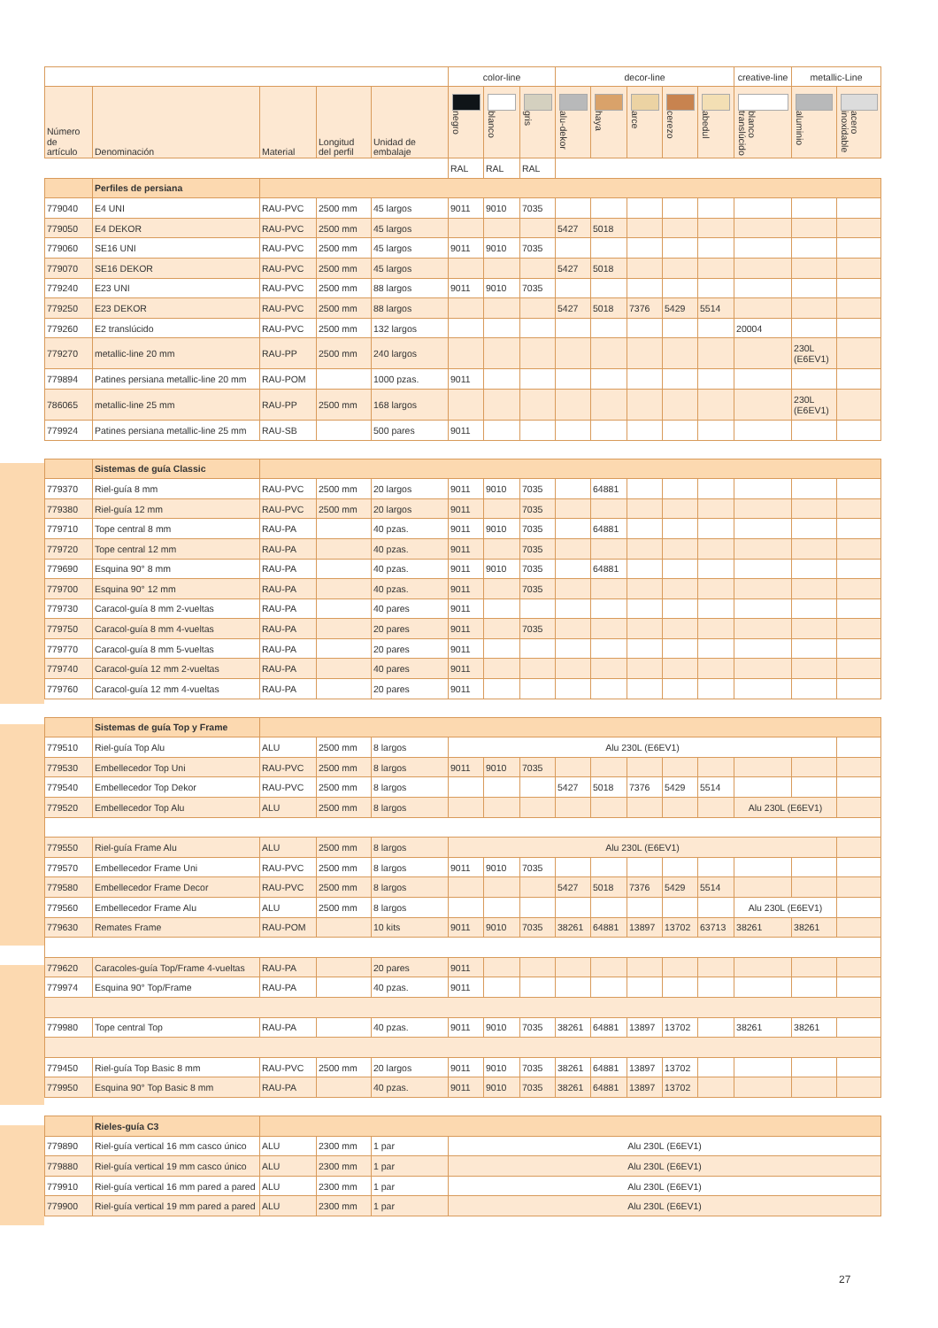| | | | | | color-line | | | decor-line | | | | | creative-line | metallic-Line | |
| --- | --- | --- | --- | --- | --- | --- | --- | --- | --- | --- | --- | --- | --- | --- | --- |
| Número de artículo | Denominación | Material | Longitud del perfil | Unidad de embalaje | negro | blanco | gris | alu-dekor | haya | arce | cerezo | abedul | blanco translúcido | aluminio | acero inoxidable |
| | | | | | RAL | RAL | RAL | | | | | | | | |
| | Perfiles de persiana | | | | | | | | | | | | | | |
| 779040 | E4 UNI | RAU-PVC | 2500 mm | 45 largos | 9011 | 9010 | 7035 | | | | | | | | |
| 779050 | E4 DEKOR | RAU-PVC | 2500 mm | 45 largos | | | | 5427 | 5018 | | | | | | |
| 779060 | SE16 UNI | RAU-PVC | 2500 mm | 45 largos | 9011 | 9010 | 7035 | | | | | | | | |
| 779070 | SE16 DEKOR | RAU-PVC | 2500 mm | 45 largos | | | | 5427 | 5018 | | | | | | |
| 779240 | E23 UNI | RAU-PVC | 2500 mm | 88 largos | 9011 | 9010 | 7035 | | | | | | | | |
| 779250 | E23 DEKOR | RAU-PVC | 2500 mm | 88 largos | | | | 5427 | 5018 | 7376 | 5429 | 5514 | | | |
| 779260 | E2 translúcido | RAU-PVC | 2500 mm | 132 largos | | | | | | | | | 20004 | | |
| 779270 | metallic-line 20 mm | RAU-PP | 2500 mm | 240 largos | | | | | | | | | | 230L (E6EV1) | |
| 779894 | Patines persiana metallic-line 20 mm | RAU-POM | | 1000 pzas. | 9011 | | | | | | | | | | |
| 786065 | metallic-line 25 mm | RAU-PP | 2500 mm | 168 largos | | | | | | | | | | 230L (E6EV1) | |
| 779924 | Patines persiana metallic-line 25 mm | RAU-SB | | 500 pares | 9011 | | | | | | | | | | |
| | Sistemas de guía Classic | | | | | | | | | | | | | | |
| 779370 | Riel-guía 8 mm | RAU-PVC | 2500 mm | 20 largos | 9011 | 9010 | 7035 | | 64881 | | | | | | |
| 779380 | Riel-guía 12 mm | RAU-PVC | 2500 mm | 20 largos | 9011 | | 7035 | | | | | | | | |
| 779710 | Tope central 8 mm | RAU-PA | | 40 pzas. | 9011 | 9010 | 7035 | | 64881 | | | | | | |
| 779720 | Tope central 12 mm | RAU-PA | | 40 pzas. | 9011 | | 7035 | | | | | | | | |
| 779690 | Esquina 90° 8 mm | RAU-PA | | 40 pzas. | 9011 | 9010 | 7035 | | 64881 | | | | | | |
| 779700 | Esquina 90° 12 mm | RAU-PA | | 40 pzas. | 9011 | | 7035 | | | | | | | | |
| 779730 | Caracol-guía 8 mm 2-vueltas | RAU-PA | | 40 pares | 9011 | | | | | | | | | | |
| 779750 | Caracol-guía 8 mm 4-vueltas | RAU-PA | | 20 pares | 9011 | | 7035 | | | | | | | | |
| 779770 | Caracol-guía 8 mm 5-vueltas | RAU-PA | | 20 pares | 9011 | | | | | | | | | | |
| 779740 | Caracol-guía 12 mm 2-vueltas | RAU-PA | | 40 pares | 9011 | | | | | | | | | | |
| 779760 | Caracol-guía 12 mm 4-vueltas | RAU-PA | | 20 pares | 9011 | | | | | | | | | | |
| | Sistemas de guía Top y Frame | | | | | | | | | | | | | | |
| 779510 | Riel-guía Top Alu | ALU | 2500 mm | 8 largos | Alu 230L (E6EV1) | | | | | | | | | | |
| 779530 | Embellecedor Top Uni | RAU-PVC | 2500 mm | 8 largos | 9011 | 9010 | 7035 | | | | | | | | |
| 779540 | Embellecedor Top Dekor | RAU-PVC | 2500 mm | 8 largos | | | | 5427 | 5018 | 7376 | 5429 | 5514 | | | |
| 779520 | Embellecedor Top Alu | ALU | 2500 mm | 8 largos | | | | | | | | | Alu 230L (E6EV1) | | |
| 779550 | Riel-guía Frame Alu | ALU | 2500 mm | 8 largos | Alu 230L (E6EV1) | | | | | | | | | | |
| 779570 | Embellecedor Frame Uni | RAU-PVC | 2500 mm | 8 largos | 9011 | 9010 | 7035 | | | | | | | | |
| 779580 | Embellecedor Frame Decor | RAU-PVC | 2500 mm | 8 largos | | | | 5427 | 5018 | 7376 | 5429 | 5514 | | | |
| 779560 | Embellecedor Frame Alu | ALU | 2500 mm | 8 largos | | | | | | | | | Alu 230L (E6EV1) | | |
| 779630 | Remates Frame | RAU-POM | | 10 kits | 9011 | 9010 | 7035 | 38261 | 64881 | 13897 | 13702 | 63713 | 38261 | 38261 | |
| 779620 | Caracoles-guía Top/Frame 4-vueltas | RAU-PA | | 20 pares | 9011 | | | | | | | | | | |
| 779974 | Esquina 90° Top/Frame | RAU-PA | | 40 pzas. | 9011 | | | | | | | | | | |
| 779980 | Tope central Top | RAU-PA | | 40 pzas. | 9011 | 9010 | 7035 | 38261 | 64881 | 13897 | 13702 | | 38261 | 38261 | |
| 779450 | Riel-guía Top Basic 8 mm | RAU-PVC | 2500 mm | 20 largos | 9011 | 9010 | 7035 | 38261 | 64881 | 13897 | 13702 | | | | |
| 779950 | Esquina 90° Top Basic 8 mm | RAU-PA | | 40 pzas. | 9011 | 9010 | 7035 | 38261 | 64881 | 13897 | 13702 | | | | |
| | Rieles-guía C3 | | | | | | | | | | | | | | |
| 779890 | Riel-guía vertical 16 mm casco único | ALU | 2300 mm | 1 par | Alu 230L (E6EV1) | | | | | | | | | | |
| 779880 | Riel-guía vertical 19 mm casco único | ALU | 2300 mm | 1 par | Alu 230L (E6EV1) | | | | | | | | | | |
| 779910 | Riel-guía vertical 16 mm pared a pared | ALU | 2300 mm | 1 par | Alu 230L (E6EV1) | | | | | | | | | | |
| 779900 | Riel-guía vertical 19 mm pared a pared | ALU | 2300 mm | 1 par | Alu 230L (E6EV1) | | | | | | | | | | |
27